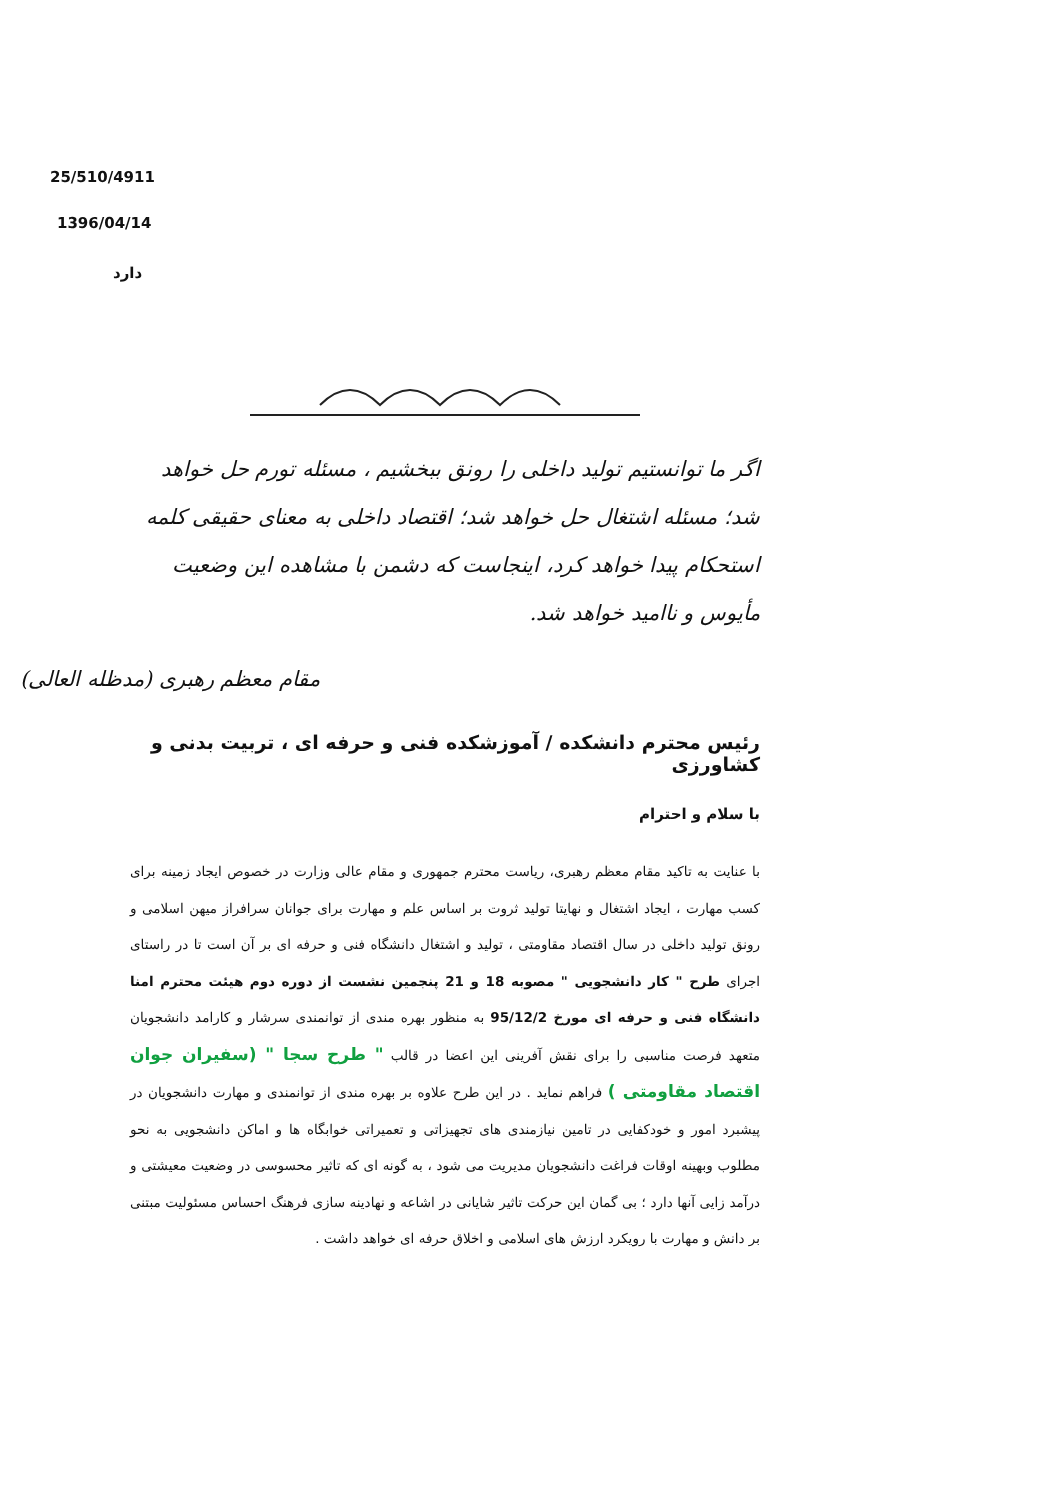25/510/4911
1396/04/14
دارد
اگر ما توانستیم تولید داخلی را رونق ببخشیم ، مسئله تورم حل خواهد شد؛ مسئله اشتغال حل خواهد شد؛ اقتصاد داخلی به معنای حقیقی کلمه استحکام پیدا خواهد کرد، اینجاست که دشمن با مشاهده این وضعیت مأیوس و ناامید خواهد شد.
مقام معظم رهبری (مدظله العالی)
رئیس محترم دانشکده / آموزشکده فنی و حرفه ای ، تربیت بدنی و کشاورزی
با سلام و احترام
با عنایت به تاکید مقام معظم رهبری، ریاست محترم جمهوری و مقام عالی وزارت در خصوص ایجاد زمینه برای کسب مهارت ، ایجاد اشتغال و نهایتا تولید ثروت بر اساس علم و مهارت برای جوانان سرافراز میهن اسلامی و رونق تولید داخلی در سال اقتصاد مقاومتی ، تولید و اشتغال دانشگاه فنی و حرفه ای بر آن است تا در راستای اجرای طرح " کار دانشجویی " مصوبه 18 و 21 پنجمین نشست از دوره دوم هیئت محترم امنا دانشگاه فنی و حرفه ای مورخ 95/12/2 به منظور بهره مندی از توانمندی سرشار و کارامد دانشجویان متعهد فرصت مناسبی را برای نقش آفرینی این اعضا در قالب " طرح سجا " (سفیران جوان اقتصاد مقاومتی ) فراهم نماید . در این طرح علاوه بر بهره مندی از توانمندی و مهارت دانشجویان در پیشبرد امور و خودکفایی در تامین نیازمندی های تجهیزاتی و تعمیراتی خوابگاه ها و اماکن دانشجویی به نحو مطلوب وبهینه اوقات فراغت دانشجویان مدیریت می شود ، به گونه ای که تاثیر محسوسی در وضعیت معیشتی و درآمد زایی آنها دارد ؛ بی گمان این حرکت تاثیر شایانی در اشاعه و نهادینه سازی فرهنگ احساس مسئولیت مبتنی بر دانش و مهارت با رویکرد ارزش های اسلامی و اخلاق حرفه ای خواهد داشت .